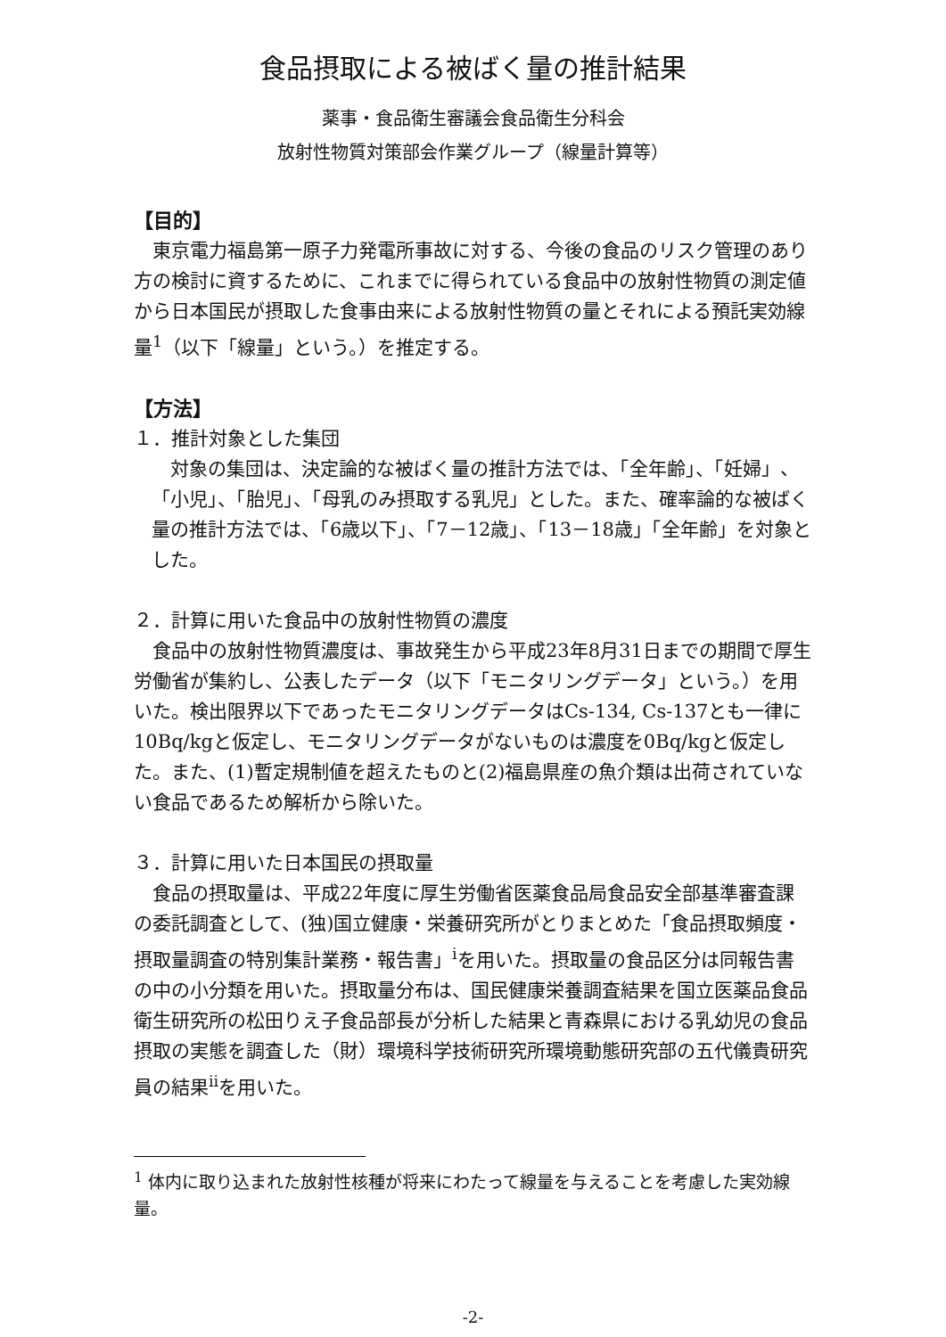食品摂取による被ばく量の推計結果
薬事・食品衛生審議会食品衛生分科会
放射性物質対策部会作業グループ（線量計算等）
【目的】
東京電力福島第一原子力発電所事故に対する、今後の食品のリスク管理のあり方の検討に資するために、これまでに得られている食品中の放射性物質の測定値から日本国民が摂取した食事由来による放射性物質の量とそれによる預託実効線量<sup>1</sup>（以下「線量」という。）を推定する。
【方法】
１．推計対象とした集団
対象の集団は、決定論的な被ばく量の推計方法では、「全年齢」、「妊婦」、「小児」、「胎児」、「母乳のみ摂取する乳児」とした。また、確率論的な被ばく量の推計方法では、「6歳以下」、「7－12歳」、「13－18歳」「全年齢」を対象とした。
２．計算に用いた食品中の放射性物質の濃度
食品中の放射性物質濃度は、事故発生から平成23年8月31日までの期間で厚生労働省が集約し、公表したデータ（以下「モニタリングデータ」という。）を用いた。検出限界以下であったモニタリングデータはCs-134, Cs-137とも一律に10Bq/kgと仮定し、モニタリングデータがないものは濃度を0Bq/kgと仮定した。また、(1)暫定規制値を超えたものと(2)福島県産の魚介類は出荷されていない食品であるため解析から除いた。
３．計算に用いた日本国民の摂取量
食品の摂取量は、平成22年度に厚生労働省医薬食品局食品安全部基準審査課の委託調査として、(独)国立健康・栄養研究所がとりまとめた「食品摂取頻度・摂取量調査の特別集計業務・報告書」<sup>i</sup>を用いた。摂取量の食品区分は同報告書の中の小分類を用いた。摂取量分布は、国民健康栄養調査結果を国立医薬品食品衛生研究所の松田りえ子食品部長が分析した結果と青森県における乳幼児の食品摂取の実態を調査した（財）環境科学技術研究所環境動態研究部の五代儀貴研究員の結果<sup>ii</sup>を用いた。
<sup>1</sup> 体内に取り込まれた放射性核種が将来にわたって線量を与えることを考慮した実効線量。
-2-